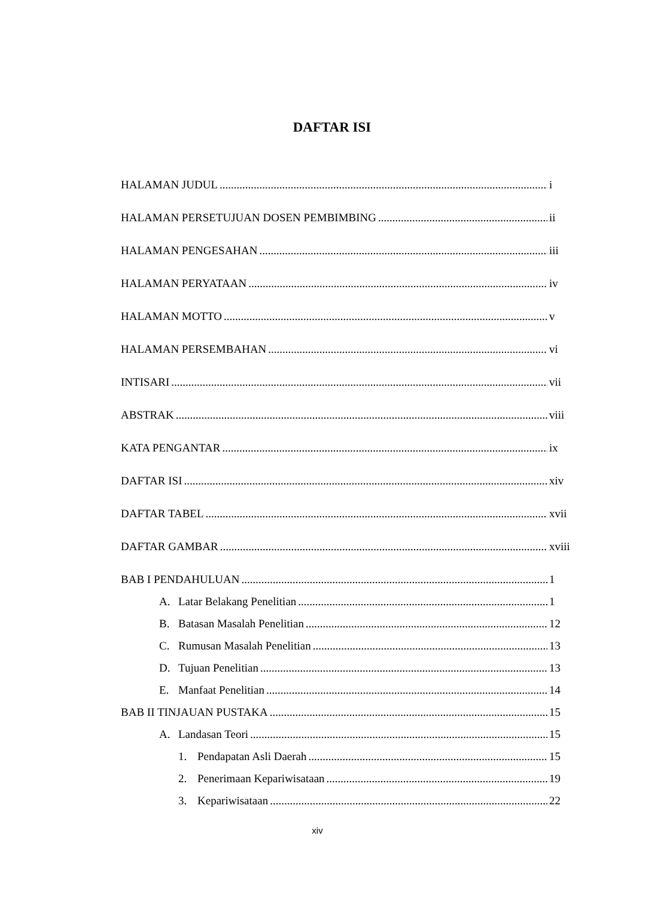DAFTAR ISI
HALAMAN JUDUL i
HALAMAN PERSETUJUAN DOSEN PEMBIMBING ii
HALAMAN PENGESAHAN iii
HALAMAN PERYATAAN iv
HALAMAN MOTTO v
HALAMAN PERSEMBAHAN vi
INTISARI vii
ABSTRAK viii
KATA PENGANTAR ix
DAFTAR ISI xiv
DAFTAR TABEL xvii
DAFTAR GAMBAR xviii
BAB I PENDAHULUAN 1
A. Latar Belakang Penelitian 1
B. Batasan Masalah Penelitian 12
C. Rumusan Masalah Penelitian 13
D. Tujuan Penelitian 13
E. Manfaat Penelitian 14
BAB II TINJAUAN PUSTAKA 15
A. Landasan Teori 15
1. Pendapatan Asli Daerah 15
2. Penerimaan Kepariwisataan 19
3. Kepariwisataan 22
xiv